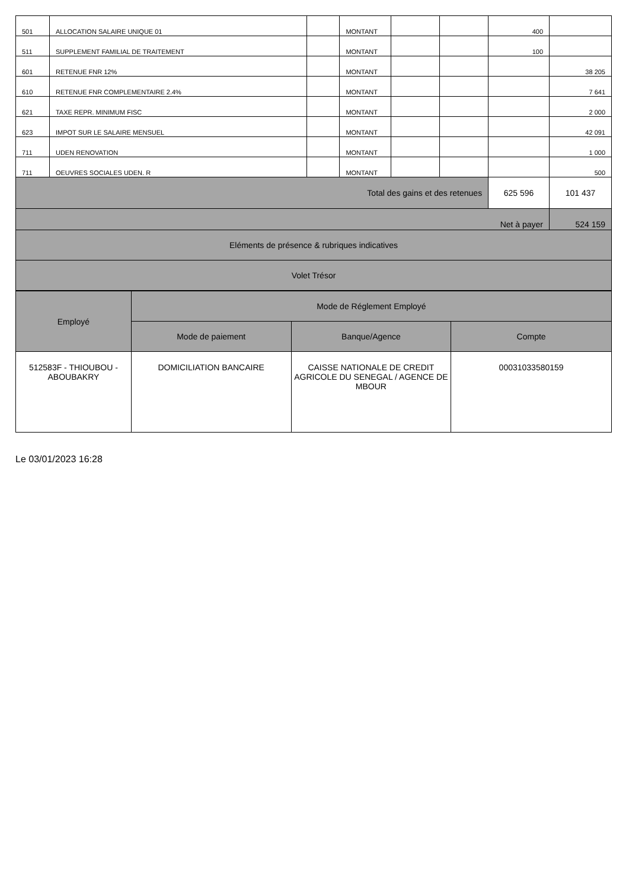| 501 | ALLOCATION SALAIRE UNIQUE 01 | | MONTANT | | | 400 | |
| 511 | SUPPLEMENT FAMILIAL DE TRAITEMENT | | MONTANT | | | 100 | |
| 601 | RETENUE FNR 12% | | MONTANT | | | | 38 205 |
| 610 | RETENUE FNR COMPLEMENTAIRE 2.4% | | MONTANT | | | | 7 641 |
| 621 | TAXE REPR. MINIMUM FISC | | MONTANT | | | | 2 000 |
| 623 | IMPOT SUR LE SALAIRE MENSUEL | | MONTANT | | | | 42 091 |
| 711 | UDEN RENOVATION | | MONTANT | | | | 1 000 |
| 711 | OEUVRES SOCIALES UDEN. R | | MONTANT | | | | 500 |
| Total des gains et des retenues | | | | | | 625 596 | 101 437 |
| Net à payer | | | | | | | 524 159 |
| Eléments de présence & rubriques indicatives | | | | | | | |
| Volet Trésor | | | | | | | |
| Employé | Mode de Réglement Employé | | |
| --- | --- | --- | --- |
| | Mode de paiement | Banque/Agence | Compte |
| 512583F - THIOUBOU - ABOUBAKRY | DOMICILIATION BANCAIRE | CAISSE NATIONALE DE CREDIT AGRICOLE DU SENEGAL / AGENCE DE MBOUR | 00031033580159 |
Le 03/01/2023 16:28